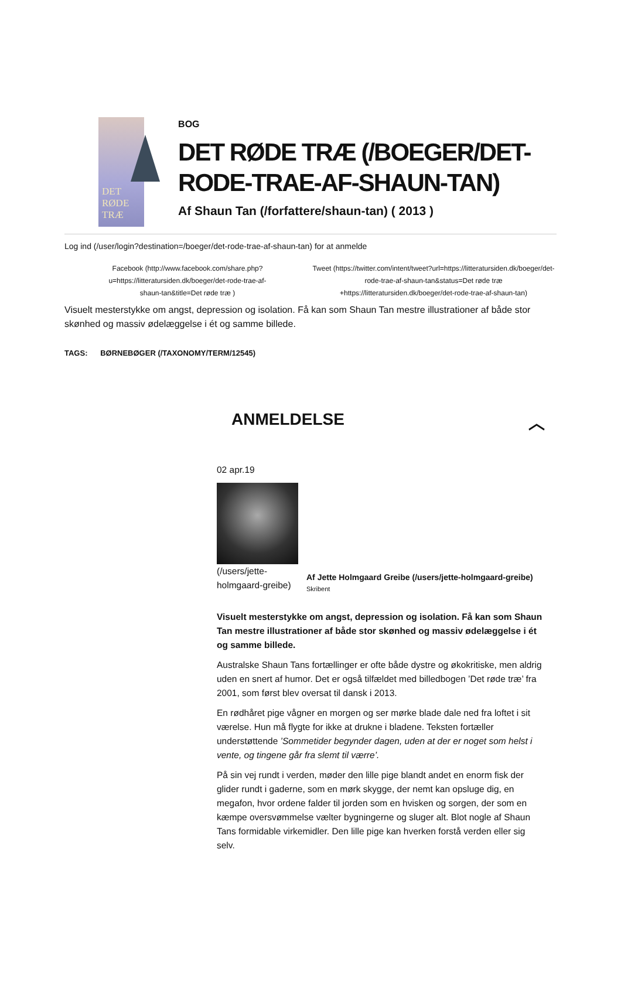DET RØDE TRÆ
BOG
DET RØDE TRÆ (/BOEGER/DET-RODE-TRAE-AF-SHAUN-TAN)
Af Shaun Tan (/forfattere/shaun-tan) ( 2013 )
Log ind (/user/login?destination=/boeger/det-rode-trae-af-shaun-tan) for at anmelde
Facebook (http://www.facebook.com/share.php?
u=https://litteratursiden.dk/boeger/det-rode-trae-af-
shaun-tan&title=Det røde træ )
Tweet (https://twitter.com/intent/tweet?url=https://litteratursiden.dk/boeger/det-
rode-trae-af-shaun-tan&status=Det røde træ
+https://litteratursiden.dk/boeger/det-rode-trae-af-shaun-tan)
Visuelt mesterstykke om angst, depression og isolation. Få kan som Shaun Tan mestre illustrationer af både stor skønhed og massiv ødelæggelse i ét og samme billede.
TAGS: BØRNEBØGER (/TAXONOMY/TERM/12545)
ANMELDELSE ︿
02 apr.19
(/users/jette-
holmgaard-greibe)
Af Jette Holmgaard Greibe (/users/jette-holmgaard-greibe)
Skribent
Visuelt mesterstykke om angst, depression og isolation. Få kan som Shaun Tan mestre illustrationer af både stor skønhed og massiv ødelæggelse i ét og samme billede.
Australske Shaun Tans fortællinger er ofte både dystre og økokritiske, men aldrig uden en snert af humor. Det er også tilfældet med billedbogen ’Det røde træ’ fra 2001, som først blev oversat til dansk i 2013.
En rødhåret pige vågner en morgen og ser mørke blade dale ned fra loftet i sit værelse. Hun må flygte for ikke at drukne i bladene. Teksten fortæller understøttende ’Sommetider begynder dagen, uden at der er noget som helst i vente, og tingene går fra slemt til værre’.
På sin vej rundt i verden, møder den lille pige blandt andet en enorm fisk der glider rundt i gaderne, som en mørk skygge, der nemt kan opsluge dig, en megafon, hvor ordene falder til jorden som en hvisken og sorgen, der som en kæmpe oversvømmelse vælter bygningerne og sluger alt. Blot nogle af Shaun Tans formidable virkemidler. Den lille pige kan hverken forstå verden eller sig selv.